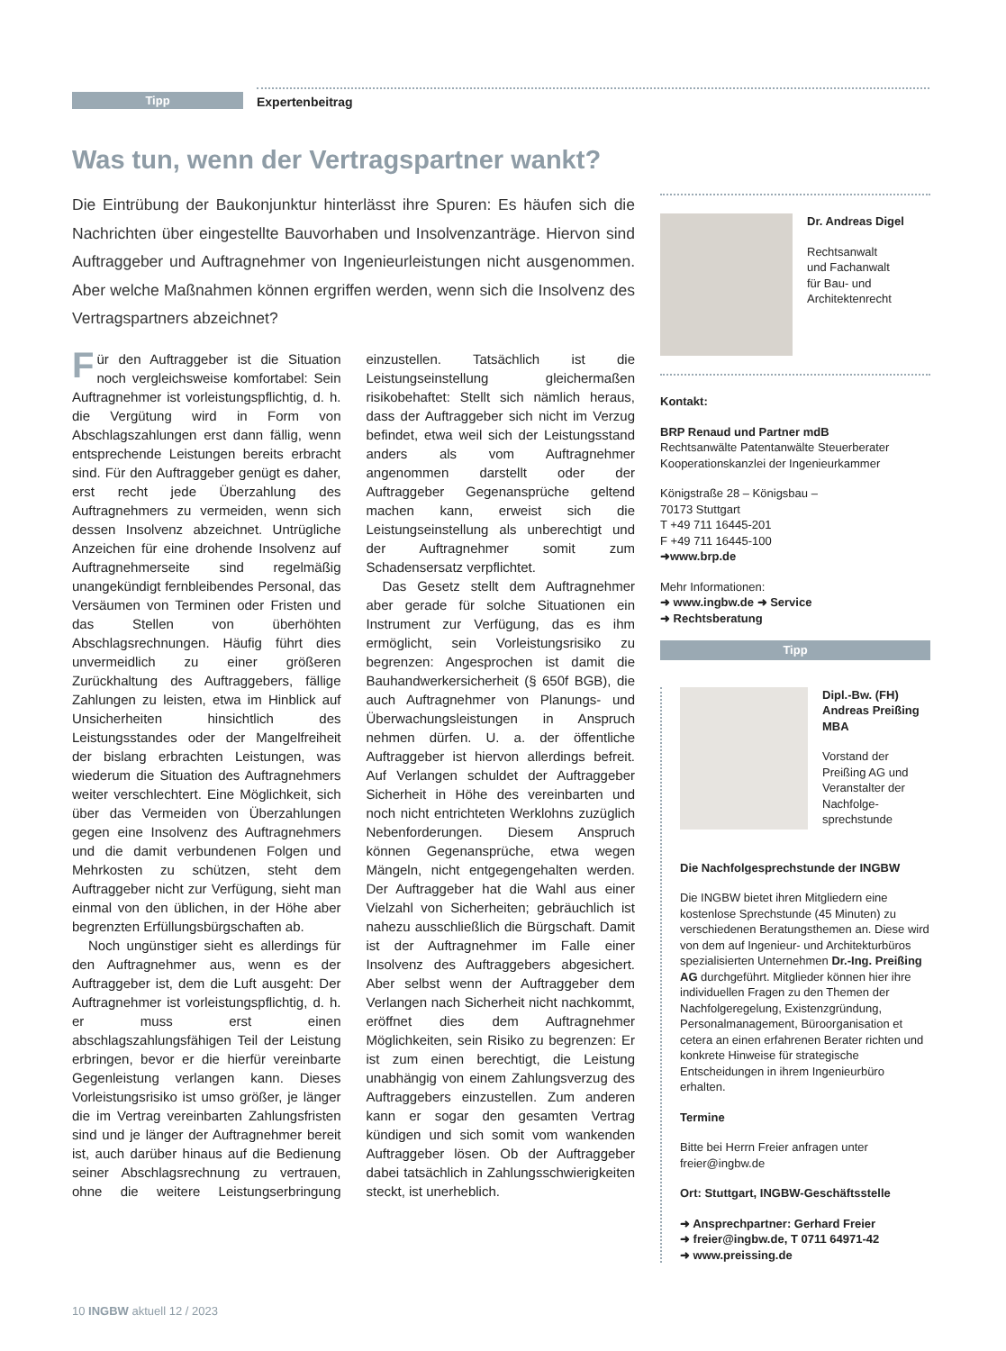Tipp
Expertenbeitrag
Was tun, wenn der Vertragspartner wankt?
Die Eintrübung der Baukonjunktur hinterlässt ihre Spuren: Es häufen sich die Nachrichten über eingestellte Bauvorhaben und Insolvenzanträge. Hiervon sind Auftraggeber und Auftragnehmer von Ingenieurleistungen nicht ausgenommen. Aber welche Maßnahmen können ergriffen werden, wenn sich die Insolvenz des Vertragspartners abzeichnet?
Für den Auftraggeber ist die Situation noch vergleichsweise komfortabel: Sein Auftragnehmer ist vorleistungspflichtig, d. h. die Vergütung wird in Form von Abschlagszahlungen erst dann fällig, wenn entsprechende Leistungen bereits erbracht sind. Für den Auftraggeber genügt es daher, erst recht jede Überzahlung des Auftragnehmers zu vermeiden, wenn sich dessen Insolvenz abzeichnet. Untrügliche Anzeichen für eine drohende Insolvenz auf Auftragnehmerseite sind regelmäßig unangekündigt fernbleibendes Personal, das Versäumen von Terminen oder Fristen und das Stellen von überhöhten Abschlagsrechnungen. Häufig führt dies unvermeidlich zu einer größeren Zurückhaltung des Auftraggebers, fällige Zahlungen zu leisten, etwa im Hinblick auf Unsicherheiten hinsichtlich des Leistungsstandes oder der Mangelfreiheit der bislang erbrachten Leistungen, was wiederum die Situation des Auftragnehmers weiter verschlechtert. Eine Möglichkeit, sich über das Vermeiden von Überzahlungen gegen eine Insolvenz des Auftragnehmers und die damit verbundenen Folgen und Mehrkosten zu schützen, steht dem Auftraggeber nicht zur Verfügung, sieht man einmal von den üblichen, in der Höhe aber begrenzten Erfüllungsbürgschaften ab.
Noch ungünstiger sieht es allerdings für den Auftragnehmer aus, wenn es der Auftraggeber ist, dem die Luft ausgeht: Der Auftragnehmer ist vorleistungspflichtig, d. h. er muss erst einen abschlagszahlungsfähigen Teil der Leistung erbringen, bevor er die hierfür vereinbarte Gegenleistung verlangen kann. Dieses Vorleistungsrisiko ist umso größer, je länger die im Vertrag vereinbarten Zahlungsfristen sind und je länger der Auftragnehmer bereit ist, auch darüber hinaus auf die Bedienung seiner Abschlagsrechnung zu vertrauen, ohne die weitere Leistungserbringung einzustellen. Tatsächlich ist die Leistungseinstellung gleichermaßen risikobehaftet: Stellt sich nämlich heraus, dass der Auftraggeber sich nicht im Verzug befindet, etwa weil sich der Leistungsstand anders als vom Auftragnehmer angenommen darstellt oder der Auftraggeber Gegenansprüche geltend machen kann, erweist sich die Leistungseinstellung als unberechtigt und der Auftragnehmer somit zum Schadensersatz verpflichtet.
Das Gesetz stellt dem Auftragnehmer aber gerade für solche Situationen ein Instrument zur Verfügung, das es ihm ermöglicht, sein Vorleistungsrisiko zu begrenzen: Angesprochen ist damit die Bauhandwerkersicherheit (§ 650f BGB), die auch Auftragnehmer von Planungs- und Überwachungsleistungen in Anspruch nehmen dürfen. U. a. der öffentliche Auftraggeber ist hiervon allerdings befreit. Auf Verlangen schuldet der Auftraggeber Sicherheit in Höhe des vereinbarten und noch nicht entrichteten Werklohns zuzüglich Nebenforderungen. Diesem Anspruch können Gegenansprüche, etwa wegen Mängeln, nicht entgegengehalten werden. Der Auftraggeber hat die Wahl aus einer Vielzahl von Sicherheiten; gebräuchlich ist nahezu ausschließlich die Bürgschaft. Damit ist der Auftragnehmer im Falle einer Insolvenz des Auftraggebers abgesichert. Aber selbst wenn der Auftraggeber dem Verlangen nach Sicherheit nicht nachkommt, eröffnet dies dem Auftragnehmer Möglichkeiten, sein Risiko zu begrenzen: Er ist zum einen berechtigt, die Leistung unabhängig von einem Zahlungsverzug des Auftraggebers einzustellen. Zum anderen kann er sogar den gesamten Vertrag kündigen und sich somit vom wankenden Auftraggeber lösen. Ob der Auftraggeber dabei tatsächlich in Zahlungsschwierigkeiten steckt, ist unerheblich.
Dr. Andreas Digel
Rechtsanwalt
und Fachanwalt
für Bau- und
Architektenrecht
Kontakt:
BRP Renaud und Partner mdB
Rechtsanwälte Patentanwälte Steuerberater
Kooperationskanzlei der Ingenieurkammer
Königstraße 28 – Königsbau –
70173 Stuttgart
T +49 711 16445-201
F +49 711 16445-100
➜www.brp.de
Mehr Informationen:
➜ www.ingbw.de ➜ Service
➜ Rechtsberatung
Tipp
Dipl.-Bw. (FH)
Andreas Preißing
MBA
Vorstand der Preißing AG und Veranstalter der Nachfolge-sprechstunde
Die Nachfolgesprechstunde der INGBW
Die INGBW bietet ihren Mitgliedern eine kostenlose Sprechstunde (45 Minuten) zu verschiedenen Beratungsthemen an. Diese wird von dem auf Ingenieur- und Architekturbüros spezialisierten Unternehmen Dr.-Ing. Preißing AG durchgeführt. Mitglieder können hier ihre individuellen Fragen zu den Themen der Nachfolgeregelung, Existenzgründung, Personalmanagement, Büroorganisation et cetera an einen erfahrenen Berater richten und konkrete Hinweise für strategische Entscheidungen in ihrem Ingenieurbüro erhalten.
Termine
Bitte bei Herrn Freier anfragen unter freier@ingbw.de
Ort: Stuttgart, INGBW-Geschäftsstelle
➜ Ansprechpartner: Gerhard Freier
➜ freier@ingbw.de, T 0711 64971-42
➜ www.preissing.de
10 INGBW aktuell 12 / 2023